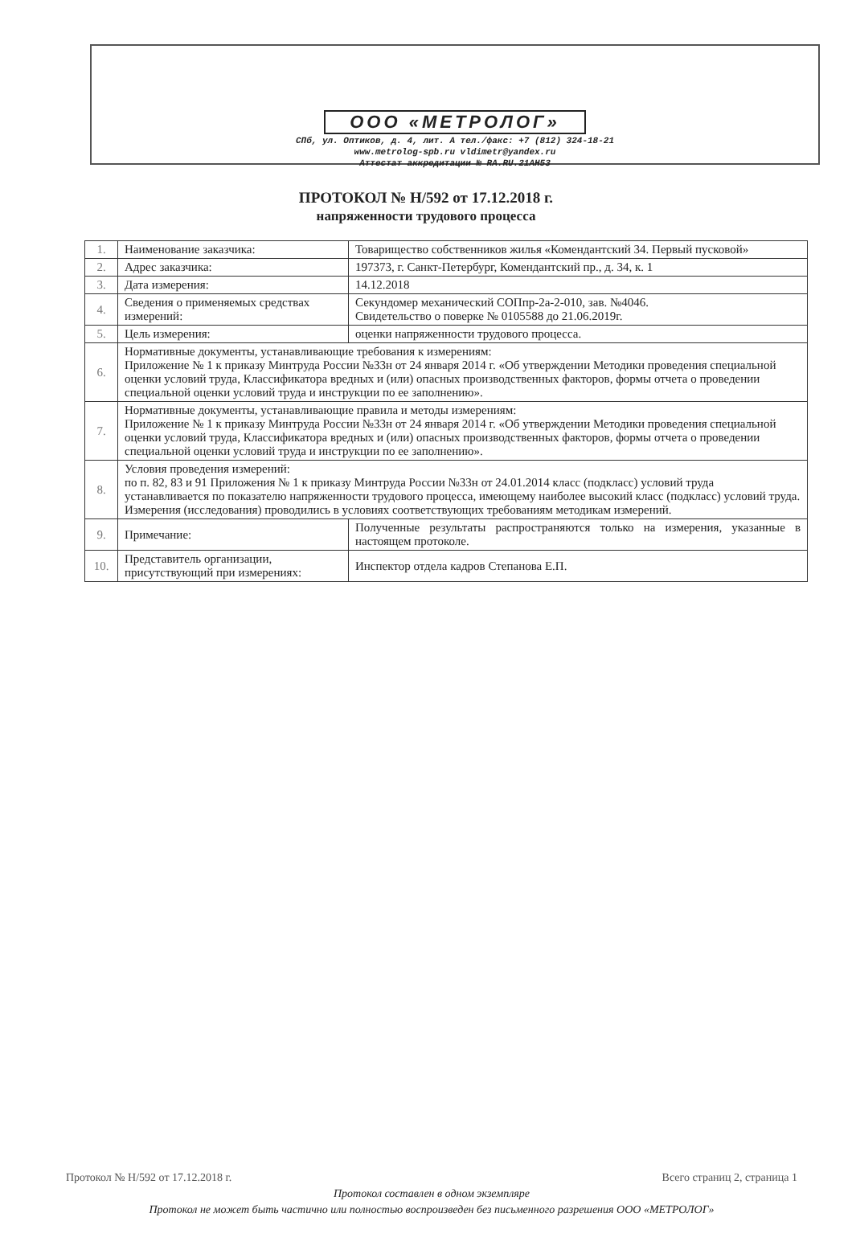ООО «МЕТРОЛОГ»
СПб, ул. Оптиков, д. 4, лит. А тел./факс: +7 (812) 324-18-21
www.metrolog-spb.ru vldimetr@yandex.ru
Аттестат аккредитации № RA.RU.21АН53
ПРОТОКОЛ № Н/592 от 17.12.2018 г.
напряженности трудового процесса
| 1. | Наименование заказчика: | Товарищество собственников жилья «Комендантский 34. Первый пусковой» |
| 2. | Адрес заказчика: | 197373, г. Санкт-Петербург, Комендантский пр., д. 34, к. 1 |
| 3. | Дата измерения: | 14.12.2018 |
| 4. | Сведения о применяемых средствах измерений: | Секундомер механический СОПпр-2а-2-010, зав. №4046. Свидетельство о поверке № 0105588 до 21.06.2019г. |
| 5. | Цель измерения: | оценки напряженности трудового процесса. |
| 6. | Нормативные документы, устанавливающие требования к измерениям: Приложение № 1 к приказу Минтруда России №33н от 24 января 2014 г. «Об утверждении Методики проведения специальной оценки условий труда, Классификатора вредных и (или) опасных производственных факторов, формы отчета о проведении специальной оценки условий труда и инструкции по ее заполнению». | |
| 7. | Нормативные документы, устанавливающие правила и методы измерениям: Приложение № 1 к приказу Минтруда России №33н от 24 января 2014 г. «Об утверждении Методики проведения специальной оценки условий труда, Классификатора вредных и (или) опасных производственных факторов, формы отчета о проведении специальной оценки условий труда и инструкции по ее заполнению». | |
| 8. | Условия проведения измерений: по п. 82, 83 и 91 Приложения № 1 к приказу Минтруда России №33н от 24.01.2014 класс (подкласс) условий труда устанавливается по показателю напряженности трудового процесса, имеющему наиболее высокий класс (подкласс) условий труда. Измерения (исследования) проводились в условиях соответствующих требованиям методикам измерений. | |
| 9. | Примечание: | Полученные результаты распространяются только на измерения, указанные в настоящем протоколе. |
| 10. | Представитель организации, присутствующий при измерениях: | Инспектор отдела кадров Степанова Е.П. |
Протокол № Н/592 от 17.12.2018 г. Всего страниц 2, страница 1
Протокол составлен в одном экземпляре
Протокол не может быть частично или полностью воспроизведен без письменного разрешения ООО «МЕТРОЛОГ»